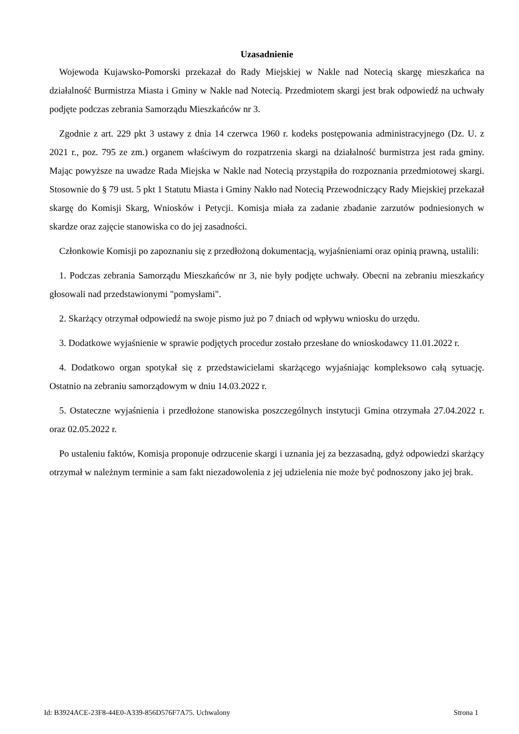Uzasadnienie
Wojewoda Kujawsko-Pomorski przekazał do Rady Miejskiej w Nakle nad Notecią skargę mieszkańca na działalność Burmistrza Miasta i Gminy w Nakle nad Notecią. Przedmiotem skargi jest brak odpowiedź na uchwały podjęte podczas zebrania Samorządu Mieszkańców nr 3.
Zgodnie z art. 229 pkt 3 ustawy z dnia 14 czerwca 1960 r. kodeks postępowania administracyjnego (Dz. U. z 2021 r., poz. 795 ze zm.) organem właściwym do rozpatrzenia skargi na działalność burmistrza jest rada gminy. Mając powyższe na uwadze Rada Miejska w Nakle nad Notecią przystąpiła do rozpoznania przedmiotowej skargi. Stosownie do § 79 ust. 5 pkt 1 Statutu Miasta i Gminy Nakło nad Notecią Przewodniczący Rady Miejskiej przekazał skargę do Komisji Skarg, Wniosków i Petycji. Komisja miała za zadanie zbadanie zarzutów podniesionych w skardze oraz zajęcie stanowiska co do jej zasadności.
Członkowie Komisji po zapoznaniu się z przedłożoną dokumentacją, wyjaśnieniami oraz opinią prawną, ustalili:
1. Podczas zebrania Samorządu Mieszkańców nr 3, nie były podjęte uchwały. Obecni na zebraniu mieszkańcy głosowali nad przedstawionymi "pomysłami".
2. Skarżący otrzymał odpowiedź na swoje pismo już po 7 dniach od wpływu wniosku do urzędu.
3. Dodatkowe wyjaśnienie w sprawie podjętych procedur zostało przesłane do wnioskodawcy 11.01.2022 r.
4. Dodatkowo organ spotykał się z przedstawicielami skarżącego wyjaśniając kompleksowo całą sytuację. Ostatnio na zebraniu samorządowym w dniu 14.03.2022 r.
5. Ostateczne wyjaśnienia i przedłożone stanowiska poszczególnych instytucji Gmina otrzymała 27.04.2022 r. oraz 02.05.2022 r.
Po ustaleniu faktów, Komisja proponuje odrzucenie skargi i uznania jej za bezzasadną, gdyż odpowiedzi skarżący otrzymał w należnym terminie a sam fakt niezadowolenia z jej udzielenia nie może być podnoszony jako jej brak.
Id: B3924ACE-23F8-44E0-A339-856D576F7A75. Uchwalony Strona 1